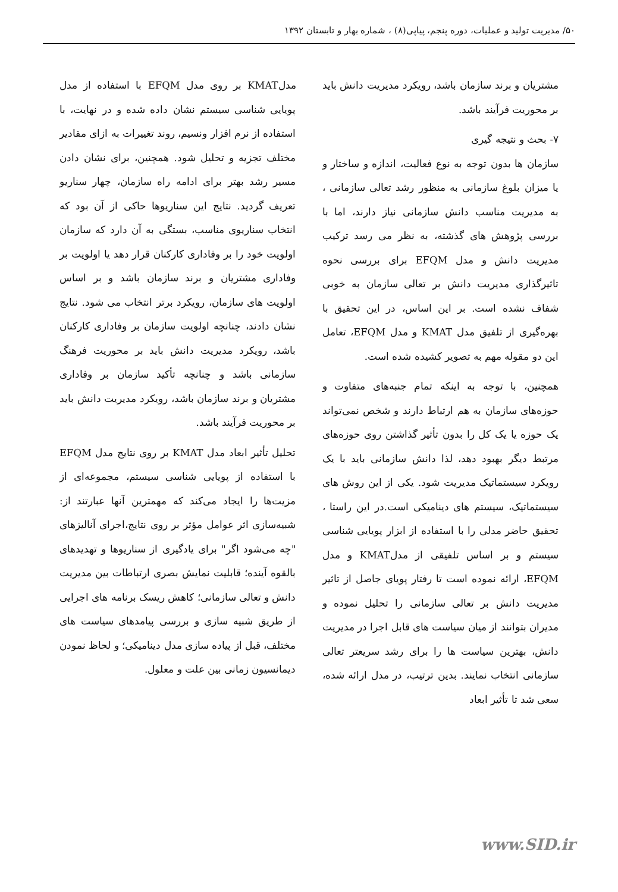۵۰/ مدیریت تولید و عملیات، دوره پنجم، پیاپی(۸) ، شماره بهار و تابستان ۱۳۹۲
مشتریان و برند سازمان باشد، رویکرد مدیریت دانش باید بر محوریت فرآیند باشد.
۷- بحث و نتیجه گیری
سازمان ها بدون توجه به نوع فعالیت، اندازه و ساختار و یا میزان بلوغ سازمانی به منظور رشد تعالی سازمانی ، به مدیریت مناسب دانش سازمانی نیاز دارند، اما با بررسی پژوهش های گذشته، به نظر می رسد ترکیب مدیریت دانش و مدل EFQM برای بررسی نحوه تاثیرگذاری مدیریت دانش بر تعالی سازمان به خوبی شفاف نشده است. بر این اساس، در این تحقیق با بهره‌گیری از تلفیق مدل KMAT و مدل EFQM، تعامل این دو مقوله مهم به تصویر کشیده شده است.
همچنین، با توجه به اینکه تمام جنبه‌های متفاوت و حوزه‌های سازمان به هم ارتباط دارند و شخص نمی‌تواند یک حوزه یا یک کل را بدون تأثیر گذاشتن روی حوزه‌های مرتبط دیگر بهبود دهد، لذا دانش سازمانی باید با یک رویکرد سیستماتیک مدیریت شود. یکی از این روش های سیستماتیک، سیستم های دینامیکی است.در این راستا ، تحقیق حاضر مدلی را با استفاده از ابزار پویایی شناسی سیستم و بر اساس تلفیقی از مدلKMAT و مدل EFQM، ارائه نموده است تا رفتار پویای جاصل از تاثیر مدیریت دانش بر تعالی سازمانی را تحلیل نموده و مدیران بتوانند از میان سیاست های قابل اجرا در مدیریت دانش، بهترین سیاست ها را برای رشد سریعتر تعالی سازمانی انتخاب نمایند. بدین ترتیب، در مدل ارائه شده، سعی شد تا تأثیر ابعاد
مدلKMAT بر روی مدل EFQM با استفاده از مدل پویایی شناسی سیستم نشان داده شده و در نهایت، با استفاده از نرم افزار ونسیم، روند تغییرات به ازای مقادیر مختلف تجزیه و تحلیل شود. همچنین، برای نشان دادن مسیر رشد بهتر برای ادامه راه سازمان، چهار سناریو تعریف گردید. نتایج این سناریوها حاکی از آن بود که انتخاب سناریوی مناسب، بستگی به آن دارد که سازمان اولویت خود را بر وفاداری کارکنان قرار دهد یا اولویت بر وفاداری مشتریان و برند سازمان باشد و بر اساس اولویت های سازمان، رویکرد برتر انتخاب می شود. نتایج نشان دادند، چنانچه اولویت سازمان بر وفاداری کارکنان باشد، رویکرد مدیریت دانش باید بر محوریت فرهنگ سازمانی باشد و چنانچه تأکید سازمان بر وفاداری مشتریان و برند سازمان باشد، رویکرد مدیریت دانش باید بر محوریت فرآیند باشد.
تحلیل تأثیر ابعاد مدل KMAT بر روی نتایج مدل EFQM با استفاده از پویایی شناسی سیستم، مجموعه‌ای از مزیت‌ها را ایجاد می‌کند که مهمترین آنها عبارتند از: شبیه‌سازی اثر عوامل مؤثر بر روی نتایج،اجرای آنالیزهای "چه می‌شود اگر" برای یادگیری از سناریوها و تهدیدهای بالقوه آینده؛ قابلیت نمایش بصری ارتباطات بین مدیریت دانش و تعالی سازمانی؛ کاهش ریسک برنامه های اجرایی از طریق شبیه سازی و بررسی پیامدهای سیاست های مختلف، قبل از پیاده سازی مدل دینامیکی؛ و لحاظ نمودن دیمانسیون زمانی بین علت و معلول.
www.SID.ir